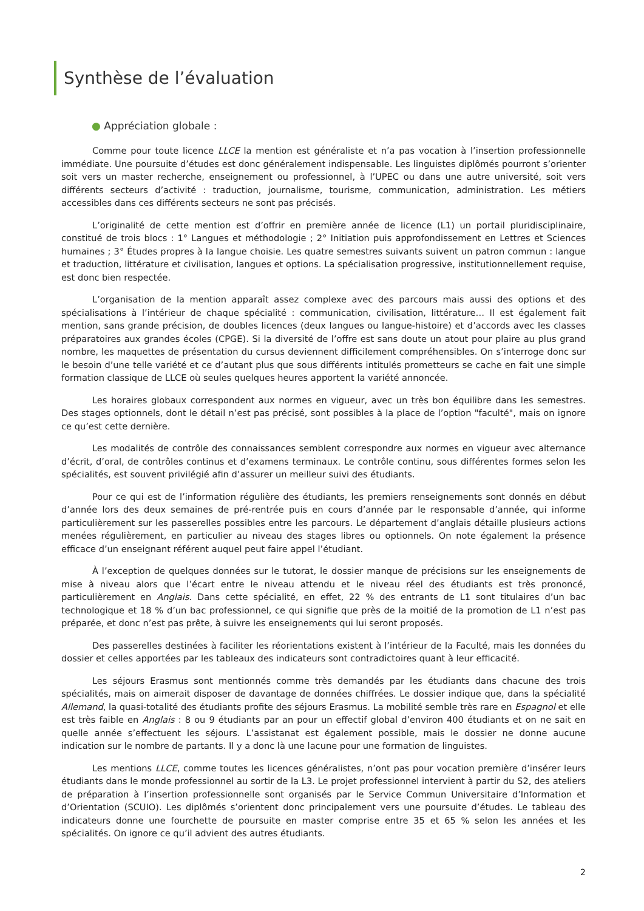Synthèse de l’évaluation
● Appréciation globale :
Comme pour toute licence LLCE la mention est généraliste et n’a pas vocation à l’insertion professionnelle immédiate. Une poursuite d’études est donc généralement indispensable. Les linguistes diplômés pourront s’orienter soit vers un master recherche, enseignement ou professionnel, à l’UPEC ou dans une autre université, soit vers différents secteurs d’activité : traduction, journalisme, tourisme, communication, administration. Les métiers accessibles dans ces différents secteurs ne sont pas précisés.
L’originalité de cette mention est d’offrir en première année de licence (L1) un portail pluridisciplinaire, constitué de trois blocs : 1° Langues et méthodologie ; 2° Initiation puis approfondissement en Lettres et Sciences humaines ; 3° Études propres à la langue choisie. Les quatre semestres suivants suivent un patron commun : langue et traduction, littérature et civilisation, langues et options. La spécialisation progressive, institutionnellement requise, est donc bien respectée.
L’organisation de la mention apparaît assez complexe avec des parcours mais aussi des options et des spécialisations à l’intérieur de chaque spécialité : communication, civilisation, littérature… Il est également fait mention, sans grande précision, de doubles licences (deux langues ou langue-histoire) et d’accords avec les classes préparatoires aux grandes écoles (CPGE). Si la diversité de l’offre est sans doute un atout pour plaire au plus grand nombre, les maquettes de présentation du cursus deviennent difficilement compréhensibles. On s’interroge donc sur le besoin d’une telle variété et ce d’autant plus que sous différents intitulés prometteurs se cache en fait une simple formation classique de LLCE où seules quelques heures apportent la variété annoncée.
Les horaires globaux correspondent aux normes en vigueur, avec un très bon équilibre dans les semestres. Des stages optionnels, dont le détail n’est pas précisé, sont possibles à la place de l’option "faculté", mais on ignore ce qu’est cette dernière.
Les modalités de contrôle des connaissances semblent correspondre aux normes en vigueur avec alternance d’écrit, d’oral, de contrôles continus et d’examens terminaux. Le contrôle continu, sous différentes formes selon les spécialités, est souvent privilégié afin d’assurer un meilleur suivi des étudiants.
Pour ce qui est de l’information régulière des étudiants, les premiers renseignements sont donnés en début d’année lors des deux semaines de pré-rentrée puis en cours d’année par le responsable d’année, qui informe particulièrement sur les passerelles possibles entre les parcours. Le département d’anglais détaille plusieurs actions menées régulièrement, en particulier au niveau des stages libres ou optionnels. On note également la présence efficace d’un enseignant référent auquel peut faire appel l’étudiant.
À l’exception de quelques données sur le tutorat, le dossier manque de précisions sur les enseignements de mise à niveau alors que l’écart entre le niveau attendu et le niveau réel des étudiants est très prononcé, particulièrement en Anglais. Dans cette spécialité, en effet, 22 % des entrants de L1 sont titulaires d’un bac technologique et 18 % d’un bac professionnel, ce qui signifie que près de la moitié de la promotion de L1 n’est pas préparée, et donc n’est pas prête, à suivre les enseignements qui lui seront proposés.
Des passerelles destinées à faciliter les réorientations existent à l’intérieur de la Faculté, mais les données du dossier et celles apportées par les tableaux des indicateurs sont contradictoires quant à leur efficacité.
Les séjours Erasmus sont mentionnés comme très demandés par les étudiants dans chacune des trois spécialités, mais on aimerait disposer de davantage de données chiffrées. Le dossier indique que, dans la spécialité Allemand, la quasi-totalité des étudiants profite des séjours Erasmus. La mobilité semble très rare en Espagnol et elle est très faible en Anglais : 8 ou 9 étudiants par an pour un effectif global d’environ 400 étudiants et on ne sait en quelle année s’effectuent les séjours. L’assistanat est également possible, mais le dossier ne donne aucune indication sur le nombre de partants. Il y a donc là une lacune pour une formation de linguistes.
Les mentions LLCE, comme toutes les licences généralistes, n’ont pas pour vocation première d’insérer leurs étudiants dans le monde professionnel au sortir de la L3. Le projet professionnel intervient à partir du S2, des ateliers de préparation à l’insertion professionnelle sont organisés par le Service Commun Universitaire d’Information et d’Orientation (SCUIO). Les diplômés s’orientent donc principalement vers une poursuite d’études. Le tableau des indicateurs donne une fourchette de poursuite en master comprise entre 35 et 65 % selon les années et les spécialités. On ignore ce qu’il advient des autres étudiants.
2